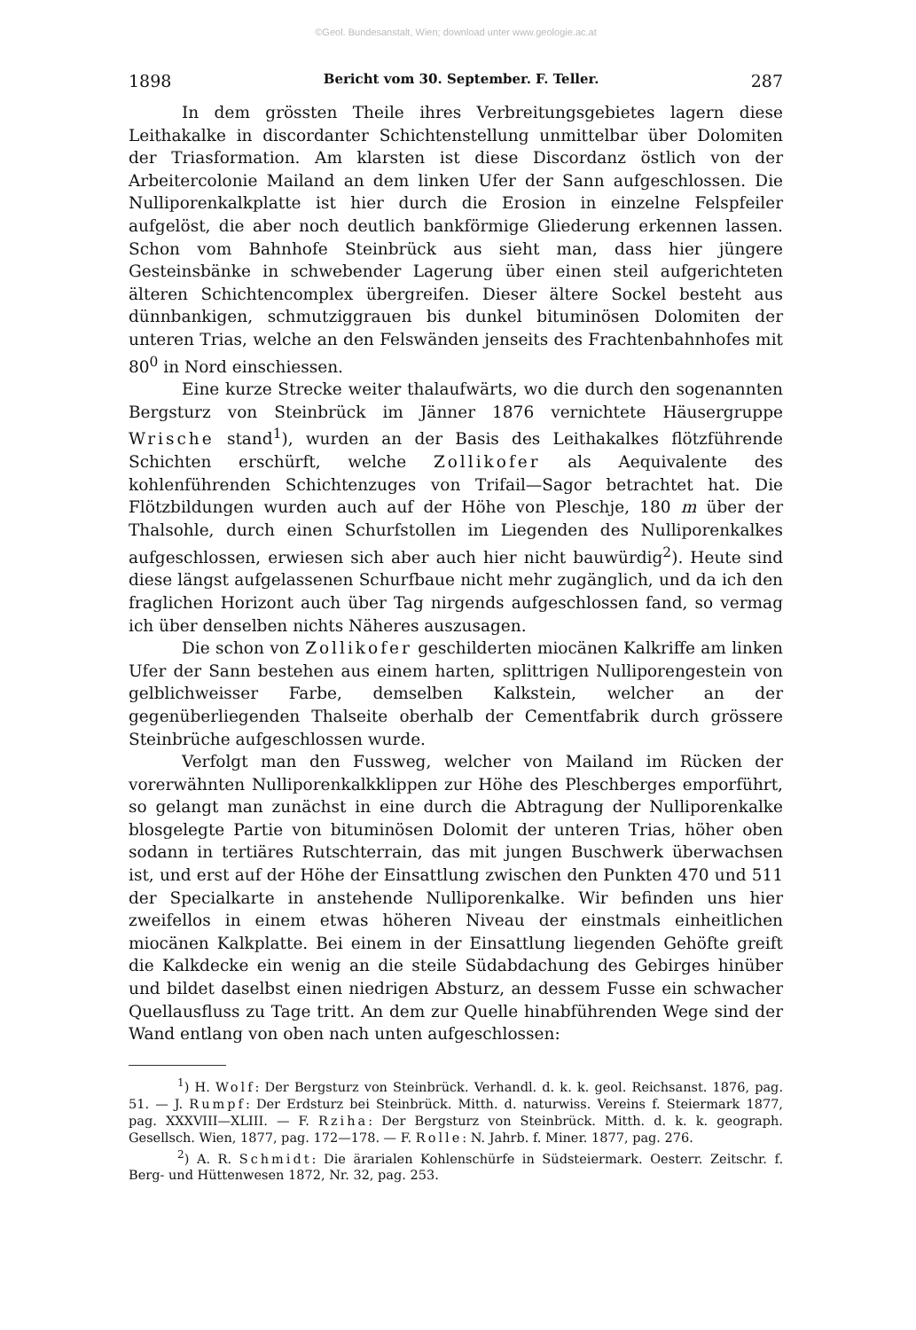©Geol. Bundesanstalt, Wien; download unter www.geologie.ac.at
1898 Bericht vom 30. September. F. Teller. 287
In dem grössten Theile ihres Verbreitungsgebietes lagern diese Leithakalke in discordanter Schichtenstellung unmittelbar über Dolomiten der Triasformation. Am klarsten ist diese Discordanz östlich von der Arbeitercolonie Mailand an dem linken Ufer der Sann aufgeschlossen. Die Nulliporenkalkplatte ist hier durch die Erosion in einzelne Felspfeiler aufgelöst, die aber noch deutlich bankförmige Gliederung erkennen lassen. Schon vom Bahnhofe Steinbrück aus sieht man, dass hier jüngere Gesteinsbänke in schwebender Lagerung über einen steil aufgerichteten älteren Schichtencomplex übergreifen. Dieser ältere Sockel besteht aus dünnbankigen, schmutziggrauen bis dunkel bituminösen Dolomiten der unteren Trias, welche an den Felswänden jenseits des Frachtenbahnhofes mit 80<sup>0</sup> in Nord einschiessen.
Eine kurze Strecke weiter thalaufwärts, wo die durch den sogenannten Bergsturz von Steinbrück im Jänner 1876 vernichtete Häusergruppe Wrische stand<sup>1</sup>), wurden an der Basis des Leithakalkes flötzführende Schichten erschürft, welche Zollikofer als Aequivalente des kohlenführenden Schichtenzuges von Trifail—Sagor betrachtet hat. Die Flötzbildungen wurden auch auf der Höhe von Pleschje, 180 m über der Thalsohle, durch einen Schurfstollen im Liegenden des Nulliporenkalkes aufgeschlossen, erwiesen sich aber auch hier nicht bauwürdig<sup>2</sup>). Heute sind diese längst aufgelassenen Schurfbaue nicht mehr zugänglich, und da ich den fraglichen Horizont auch über Tag nirgends aufgeschlossen fand, so vermag ich über denselben nichts Näheres auszusagen.
Die schon von Zollikofer geschilderten miocänen Kalkriffe am linken Ufer der Sann bestehen aus einem harten, splittrigen Nulliporengestein von gelblichweisser Farbe, demselben Kalkstein, welcher an der gegenüberliegenden Thalseite oberhalb der Cementfabrik durch grössere Steinbrüche aufgeschlossen wurde.
Verfolgt man den Fussweg, welcher von Mailand im Rücken der vorerwähnten Nulliporenkalkklippen zur Höhe des Pleschberges emporführt, so gelangt man zunächst in eine durch die Abtragung der Nulliporenkalke blosgelegte Partie von bituminösen Dolomit der unteren Trias, höher oben sodann in tertiäres Rutschterrain, das mit jungen Buschwerk überwachsen ist, und erst auf der Höhe der Einsattlung zwischen den Punkten 470 und 511 der Specialkarte in anstehende Nulliporenkalke. Wir befinden uns hier zweifellos in einem etwas höheren Niveau der einstmals einheitlichen miocänen Kalkplatte. Bei einem in der Einsattlung liegenden Gehöfte greift die Kalkdecke ein wenig an die steile Südabdachung des Gebirges hinüber und bildet daselbst einen niedrigen Absturz, an dessem Fusse ein schwacher Quellausfluss zu Tage tritt. An dem zur Quelle hinabführenden Wege sind der Wand entlang von oben nach unten aufgeschlossen:
<sup>1</sup>) H. Wolf: Der Bergsturz von Steinbrück. Verhandl. d. k. k. geol. Reichsanst. 1876, pag. 51. — J. Rumpf: Der Erdsturz bei Steinbrück. Mitth. d. naturwiss. Vereins f. Steiermark 1877, pag. XXXVIII—XLIII. — F. Rziha: Der Bergsturz von Steinbrück. Mitth. d. k. k. geograph. Gesellsch. Wien, 1877, pag. 172—178. — F. Rolle: N. Jahrb. f. Miner. 1877, pag. 276.
<sup>2</sup>) A. R. Schmidt: Die ärarialen Kohlenschürfe in Südsteiermark. Oesterr. Zeitschr. f. Berg- und Hüttenwesen 1872, Nr. 32, pag. 253.